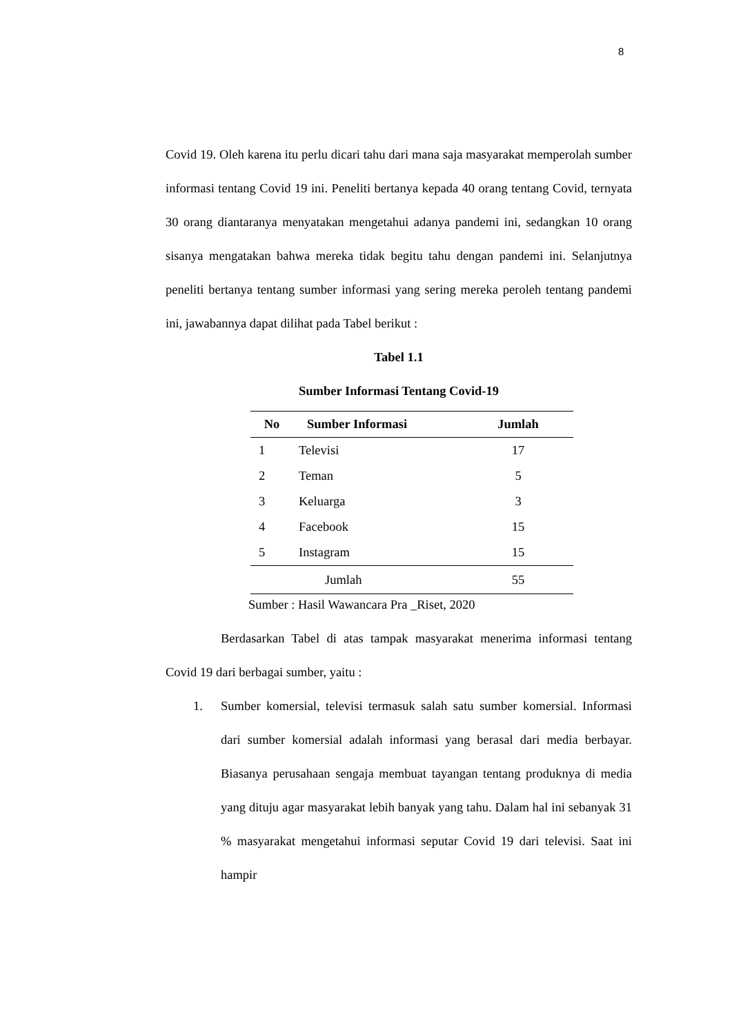8
Covid 19. Oleh karena itu perlu dicari tahu dari mana saja masyarakat memperolah sumber informasi tentang Covid 19 ini. Peneliti bertanya kepada 40 orang tentang Covid, ternyata 30 orang diantaranya menyatakan mengetahui adanya pandemi ini, sedangkan 10 orang sisanya mengatakan bahwa mereka tidak begitu tahu dengan pandemi ini. Selanjutnya peneliti bertanya tentang sumber informasi yang sering mereka peroleh tentang pandemi ini, jawabannya dapat dilihat pada Tabel berikut :
Tabel 1.1
Sumber Informasi Tentang Covid-19
| No | Sumber Informasi | Jumlah |
| --- | --- | --- |
| 1 | Televisi | 17 |
| 2 | Teman | 5 |
| 3 | Keluarga | 3 |
| 4 | Facebook | 15 |
| 5 | Instagram | 15 |
| Jumlah | | 55 |
Sumber : Hasil Wawancara Pra _Riset, 2020
Berdasarkan Tabel di atas tampak masyarakat menerima informasi tentang Covid 19 dari berbagai sumber, yaitu :
1. Sumber komersial, televisi termasuk salah satu sumber komersial. Informasi dari sumber komersial adalah informasi yang berasal dari media berbayar. Biasanya perusahaan sengaja membuat tayangan tentang produknya di media yang dituju agar masyarakat lebih banyak yang tahu. Dalam hal ini sebanyak 31 % masyarakat mengetahui informasi seputar Covid 19 dari televisi. Saat ini hampir